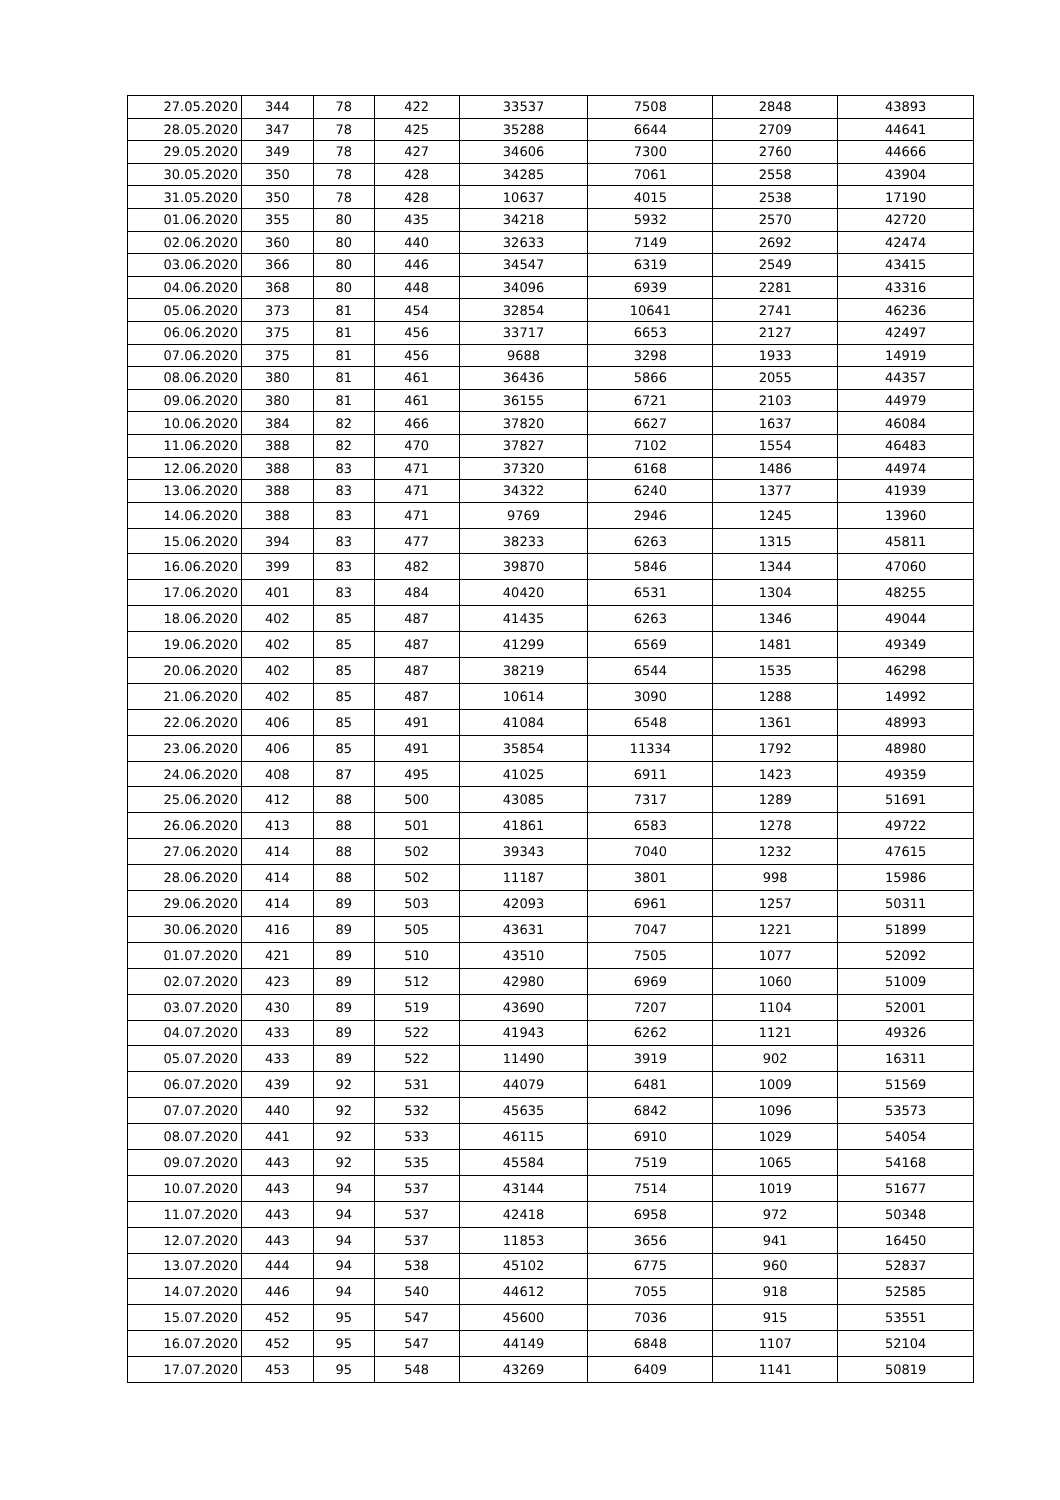| 27.05.2020 | 344 | 78 | 422 | 33537 | 7508 | 2848 | 43893 |
| 28.05.2020 | 347 | 78 | 425 | 35288 | 6644 | 2709 | 44641 |
| 29.05.2020 | 349 | 78 | 427 | 34606 | 7300 | 2760 | 44666 |
| 30.05.2020 | 350 | 78 | 428 | 34285 | 7061 | 2558 | 43904 |
| 31.05.2020 | 350 | 78 | 428 | 10637 | 4015 | 2538 | 17190 |
| 01.06.2020 | 355 | 80 | 435 | 34218 | 5932 | 2570 | 42720 |
| 02.06.2020 | 360 | 80 | 440 | 32633 | 7149 | 2692 | 42474 |
| 03.06.2020 | 366 | 80 | 446 | 34547 | 6319 | 2549 | 43415 |
| 04.06.2020 | 368 | 80 | 448 | 34096 | 6939 | 2281 | 43316 |
| 05.06.2020 | 373 | 81 | 454 | 32854 | 10641 | 2741 | 46236 |
| 06.06.2020 | 375 | 81 | 456 | 33717 | 6653 | 2127 | 42497 |
| 07.06.2020 | 375 | 81 | 456 | 9688 | 3298 | 1933 | 14919 |
| 08.06.2020 | 380 | 81 | 461 | 36436 | 5866 | 2055 | 44357 |
| 09.06.2020 | 380 | 81 | 461 | 36155 | 6721 | 2103 | 44979 |
| 10.06.2020 | 384 | 82 | 466 | 37820 | 6627 | 1637 | 46084 |
| 11.06.2020 | 388 | 82 | 470 | 37827 | 7102 | 1554 | 46483 |
| 12.06.2020 | 388 | 83 | 471 | 37320 | 6168 | 1486 | 44974 |
| 13.06.2020 | 388 | 83 | 471 | 34322 | 6240 | 1377 | 41939 |
| 14.06.2020 | 388 | 83 | 471 | 9769 | 2946 | 1245 | 13960 |
| 15.06.2020 | 394 | 83 | 477 | 38233 | 6263 | 1315 | 45811 |
| 16.06.2020 | 399 | 83 | 482 | 39870 | 5846 | 1344 | 47060 |
| 17.06.2020 | 401 | 83 | 484 | 40420 | 6531 | 1304 | 48255 |
| 18.06.2020 | 402 | 85 | 487 | 41435 | 6263 | 1346 | 49044 |
| 19.06.2020 | 402 | 85 | 487 | 41299 | 6569 | 1481 | 49349 |
| 20.06.2020 | 402 | 85 | 487 | 38219 | 6544 | 1535 | 46298 |
| 21.06.2020 | 402 | 85 | 487 | 10614 | 3090 | 1288 | 14992 |
| 22.06.2020 | 406 | 85 | 491 | 41084 | 6548 | 1361 | 48993 |
| 23.06.2020 | 406 | 85 | 491 | 35854 | 11334 | 1792 | 48980 |
| 24.06.2020 | 408 | 87 | 495 | 41025 | 6911 | 1423 | 49359 |
| 25.06.2020 | 412 | 88 | 500 | 43085 | 7317 | 1289 | 51691 |
| 26.06.2020 | 413 | 88 | 501 | 41861 | 6583 | 1278 | 49722 |
| 27.06.2020 | 414 | 88 | 502 | 39343 | 7040 | 1232 | 47615 |
| 28.06.2020 | 414 | 88 | 502 | 11187 | 3801 | 998 | 15986 |
| 29.06.2020 | 414 | 89 | 503 | 42093 | 6961 | 1257 | 50311 |
| 30.06.2020 | 416 | 89 | 505 | 43631 | 7047 | 1221 | 51899 |
| 01.07.2020 | 421 | 89 | 510 | 43510 | 7505 | 1077 | 52092 |
| 02.07.2020 | 423 | 89 | 512 | 42980 | 6969 | 1060 | 51009 |
| 03.07.2020 | 430 | 89 | 519 | 43690 | 7207 | 1104 | 52001 |
| 04.07.2020 | 433 | 89 | 522 | 41943 | 6262 | 1121 | 49326 |
| 05.07.2020 | 433 | 89 | 522 | 11490 | 3919 | 902 | 16311 |
| 06.07.2020 | 439 | 92 | 531 | 44079 | 6481 | 1009 | 51569 |
| 07.07.2020 | 440 | 92 | 532 | 45635 | 6842 | 1096 | 53573 |
| 08.07.2020 | 441 | 92 | 533 | 46115 | 6910 | 1029 | 54054 |
| 09.07.2020 | 443 | 92 | 535 | 45584 | 7519 | 1065 | 54168 |
| 10.07.2020 | 443 | 94 | 537 | 43144 | 7514 | 1019 | 51677 |
| 11.07.2020 | 443 | 94 | 537 | 42418 | 6958 | 972 | 50348 |
| 12.07.2020 | 443 | 94 | 537 | 11853 | 3656 | 941 | 16450 |
| 13.07.2020 | 444 | 94 | 538 | 45102 | 6775 | 960 | 52837 |
| 14.07.2020 | 446 | 94 | 540 | 44612 | 7055 | 918 | 52585 |
| 15.07.2020 | 452 | 95 | 547 | 45600 | 7036 | 915 | 53551 |
| 16.07.2020 | 452 | 95 | 547 | 44149 | 6848 | 1107 | 52104 |
| 17.07.2020 | 453 | 95 | 548 | 43269 | 6409 | 1141 | 50819 |